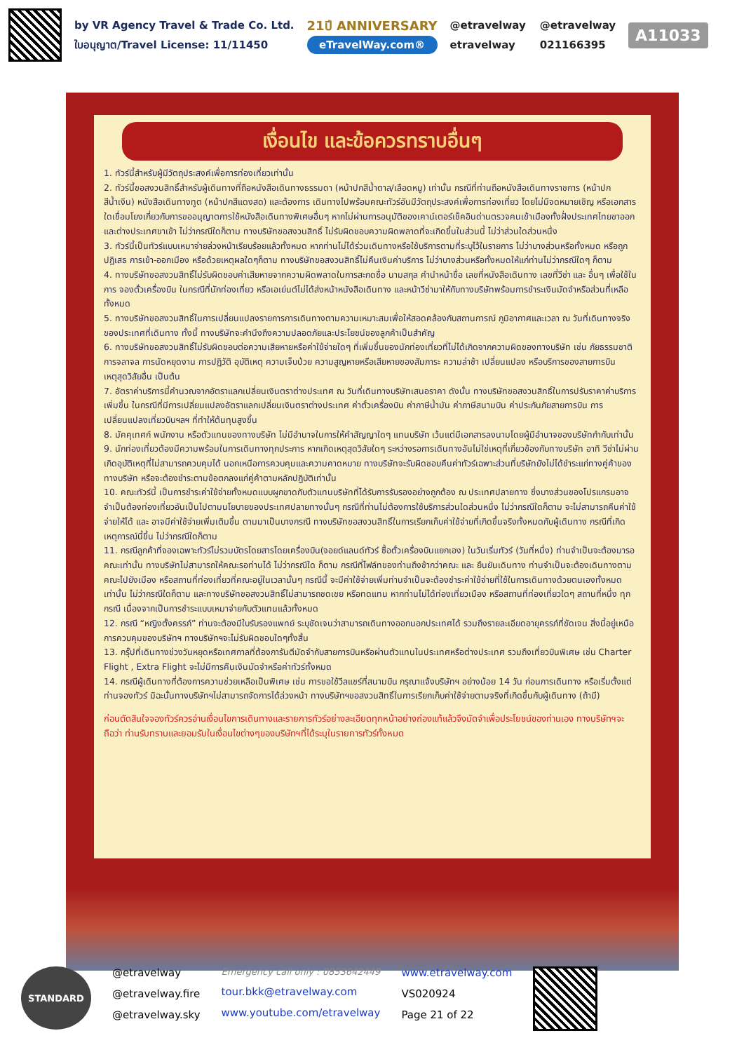by VR Agency Travel & Trade Co. Ltd.
ใบอนุญาต/Travel License: 11/11450
21ปี ANNIVERSARY
eTravelWay.com®
@etravelway @etravelway etravelway 021166395
A11033
เงื่อนไข และข้อควรทราบอื่นๆ
1. ทัวร์นี้สำหรับผู้มีวัตถุประสงค์เพื่อการท่องเที่ยวเท่านั้น
2. ทัวร์นี้ขอสงวนสิทธิ์สำหรับผู้เดินทางที่ถือหนังสือเดินทางธรรมดา (หน้าปกสีน้ำตาล/เลือดหมู) เท่านั้น กรณีที่ท่านถือหนังสือเดินทางราชการ (หน้าปกสีน้ำเงิน) หนังสือเดินทางทูต (หน้าปกสีแดงสด) และต้องการ เดินทางไปพร้อมคณะทัวร์อันมีวัตถุประสงค์เพื่อการท่องเที่ยว โดยไม่มีจดหมายเชิญ หรือเอกสารใดเชื่อมโยงเกี่ยวกับการขออนุญาตการใช้หนังสือเดินทางพิเศษอื่นๆ หากไม่ผ่านการอนุมัติของเคาน์เตอร์เช็คอินด่านตรวจคนเข้าเมืองทั้งฝั่งประเทศไทยขาออกและต่างประเทศขาเข้า ไม่ว่ากรณีใดก็ตาม ทางบริษัทขอสงวนสิทธิ์ ไม่รับผิดชอบความผิดพลาดที่จะเกิดขึ้นในส่วนนี้ ไม่ว่าส่วนใดส่วนหนึ่ง
3. ทัวร์นี้เป็นทัวร์แบบเหมาจ่ายล่วงหน้าเรียบร้อยแล้วทั้งหมด หากท่านไม่ได้ร่วมเดินทางหรือใช้บริการตามที่ระบุไว้ในรายการ ไม่ว่าบางส่วนหรือทั้งหมด หรือถูกปฏิเสธ การเข้า-ออกเมือง หรือด้วยเหตุผลใดๆก็ตาม ทางบริษัทขอสงวนสิทธิ์ไม่คืนเงินค่าบริการ ไม่ว่าบางส่วนหรือทั้งหมดให้แก่ท่านไม่ว่ากรณีใดๆ ก็ตาม
4. ทางบริษัทขอสงวนสิทธิ์ไม่รับผิดชอบค่าเสียหายจากความผิดพลาดในการสะกดชื่อ นามสกุล คำนำหน้าชื่อ เลขที่หนังสือเดินทาง เลขที่วีซ่า และ อื่นๆ เพื่อใช้ในการ จองตั๋วเครื่องบิน ในกรณีที่นักท่องเที่ยว หรือเอเย่นต์ไม่ได้ส่งหน้าหนังสือเดินทาง และหน้าวีซ่ามาให้กับทางบริษัทพร้อมการชำระเงินมัดจำหรือส่วนที่เหลือทั้งหมด
5. ทางบริษัทขอสงวนสิทธิ์ในการเปลี่ยนแปลงรายการการเดินทางตามความเหมาะสมเพื่อให้สอดคล้องกับสถานการณ์ ภูมิอากาศและเวลา ณ วันที่เดินทางจริงของประเทศที่เดินทาง ทั้งนี้ ทางบริษัทจะคำนึงถึงความปลอดภัยและประโยชน์ของลูกค้าเป็นสำคัญ
6. ทางบริษัทขอสงวนสิทธิ์ไม่รับผิดชอบต่อความเสียหายหรือค่าใช้จ่ายใดๆ ที่เพิ่มขึ้นของนักท่องเที่ยวที่ไม่ได้เกิดจากความผิดของทางบริษัท เช่น ภัยธรรมชาติ การจลาจล การนัดหยุดงาน การปฏิวัติ อุบัติเหตุ ความเจ็บป่วย ความสูญหายหรือเสียหายของสัมภาระ ความล่าช้า เปลี่ยนแปลง หรือบริการของสายการบิน เหตุสุดวิสัยอื่น เป็นต้น
7. อัตราค่าบริการนี้คำนวณจากอัตราแลกเปลี่ยนเงินตราต่างประเทศ ณ วันที่เดินทางบริษัทเสนอราคา ดังนั้น ทางบริษัทขอสงวนสิทธิ์ในการปรับราคาค่าบริการเพิ่มขึ้น ในกรณีที่มีการเปลี่ยนแปลงอัตราแลกเปลี่ยนเงินตราต่างประเทศ ค่าตั๋วเครื่องบิน ค่าภาษีน้ำมัน ค่าภาษีสนามบิน ค่าประกันภัยสายการบิน การเปลี่ยนแปลงเที่ยวบินฯลฯ ที่ทำให้ต้นทุนสูงขึ้น
8. มัคคุเทศก์ พนักงาน หรือตัวแทนของทางบริษัท ไม่มีอำนาจในการให้คำสัญญาใดๆ แทนบริษัท เว้นแต่มีเอกสารลงนามโดยผู้มีอำนาจของบริษัทกำกับเท่านั้น
9. นักท่องเที่ยวต้องมีความพร้อมในการเดินทางทุกประการ หากเกิดเหตุสุดวิสัยใดๆ ระหว่างรอการเดินทางอันไม่ใช่เหตุที่เกี่ยวข้องกับทางบริษัท อาทิ วีซ่าไม่ผ่าน เกิดอุบัติเหตุที่ไม่สามารถควบคุมได้ นอกเหนือการควบคุมและความคาดหมาย ทางบริษัทจะรับผิดชอบคืนค่าทัวร์เฉพาะส่วนที่บริษัทยังไม่ได้ชำระแก่ทางคู่ค้าของทางบริษัท หรือจะต้องชำระตามข้อตกลงแก่คู่ค้าตามหลักปฏิบัติเท่านั้น
10. คณะทัวร์นี้ เป็นการชำระค่าใช้จ่ายทั้งหมดแบบผูกขาดกับตัวแทนบริษัทที่ได้รับการรับรองอย่างถูกต้อง ณ ประเทศปลายทาง ซึ่งบางส่วนของโปรแกรมอาจจำเป็นต้องท่องเที่ยวอันเป็นไปตามนโยบายของประเทศปลายทางนั้นๆ กรณีที่ท่านไม่ต้องการใช้บริการส่วนใดส่วนหนึ่ง ไม่ว่ากรณีใดก็ตาม จะไม่สามารถคืนค่าใช้จ่ายให้ได้ และ อาจมีค่าใช้จ่ายเพิ่มเติมขึ้น ตามมาเป็นบางกรณี ทางบริษัทขอสงวนสิทธิ์ในการเรียกเก็บค่าใช้จ่ายที่เกิดขึ้นจริงทั้งหมดกับผู้เดินทาง กรณีที่เกิดเหตุการณ์นี้ขึ้น ไม่ว่ากรณีใดก็ตาม
11. กรณีลูกค้าที่จองเฉพาะทัวร์ไม่รวมบัตรโดยสารโดยเครื่องบิน(จอยด์แลนด์ทัวร์ ซื้อตั๋วเครื่องบินแยกเอง) ในวันเริ่มทัวร์ (วันที่หนึ่ง) ท่านจำเป็นจะต้องมารอคณะเท่านั้น ทางบริษัทไม่สามารถให้คณะรอท่านได้ ไม่ว่ากรณีใด ก็ตาม กรณีที่ไฟล์ทของท่านถึงช้ากว่าคณะ และ ยืนยันเดินทาง ท่านจำเป็นจะต้องเดินทางตามคณะไปยังเมือง หรือสถานที่ท่องเที่ยวที่คณะอยู่ในเวลานั้นๆ กรณีนี้ จะมีค่าใช้จ่ายเพิ่มท่านจำเป็นจะต้องชำระค่าใช้จ่ายที่ใช้ในการเดินทางด้วยตนเองทั้งหมดเท่านั้น ไม่ว่ากรณีใดก็ตาม และทางบริษัทขอสงวนสิทธิ์ไม่สามารถชดเชย หรือทดแทน หากท่านไม่ได้ท่องเที่ยวเมือง หรือสถานที่ท่องเที่ยวใดๆ สถานที่หนึ่ง ทุกกรณี เนื่องจากเป็นการชำระแบบเหมาจ่ายกับตัวแทนแล้วทั้งหมด
12. กรณี “หญิงตั้งครรภ์” ท่านจะต้องมีใบรับรองแพทย์ ระบุชัดเจนว่าสามารถเดินทางออกนอกประเทศได้ รวมถึงรายละเอียดอายุครรภ์ที่ชัดเจน สิ่งนี้อยู่เหนือการควบคุมของบริษัทฯ ทางบริษัทฯจะไม่รับผิดชอบใดๆทั้งสิ้น
13. กรุ๊ปที่เดินทางช่วงวันหยุดหรือเทศกาลที่ต้องการันตีมัดจำกับสายการบินหรือผ่านตัวแทนในประเทศหรือต่างประเทศ รวมถึงเที่ยวบินพิเศษ เช่น Charter Flight , Extra Flight จะไม่มีการคืนเงินมัดจำหรือค่าทัวร์ทั้งหมด
14. กรณีผู้เดินทางที่ต้องการความช่วยเหลือเป็นพิเศษ เช่น การขอใช้วีลแชร์ที่สนามบิน กรุณาแจ้งบริษัทฯ อย่างน้อย 14 วัน ก่อนการเดินทาง หรือเริ่มตั้งแต่ท่านจองทัวร์ มิฉะนั้นทางบริษัทฯไม่สามารถจัดการได้ล่วงหน้า ทางบริษัทฯขอสงวนสิทธิ์ในการเรียกเก็บค่าใช้จ่ายตามจริงที่เกิดขึ้นกับผู้เดินทาง (ถ้ามี)
ก่อนตัดสินใจจองทัวร์ควรอ่านเงื่อนไขการเดินทางและรายการทัวร์อย่างละเอียดทุกหน้าอย่างถ่องแท้แล้วจึงมัดจำเพื่อประโยชน์ของท่านเอง ทางบริษัทฯจะถือว่า ท่านรับทราบและยอมรับในเงื่อนไขต่างๆของบริษัทฯที่ได้ระบุในรายการทัวร์ทั้งหมด
STANDARD
@etravelway
@etravelway.fire
@etravelway.sky
Emergency call only : 0853642449
tour.bkk@etravelway.com
www.youtube.com/etravelway
www.etravelway.com
VS020924
Page 21 of 22